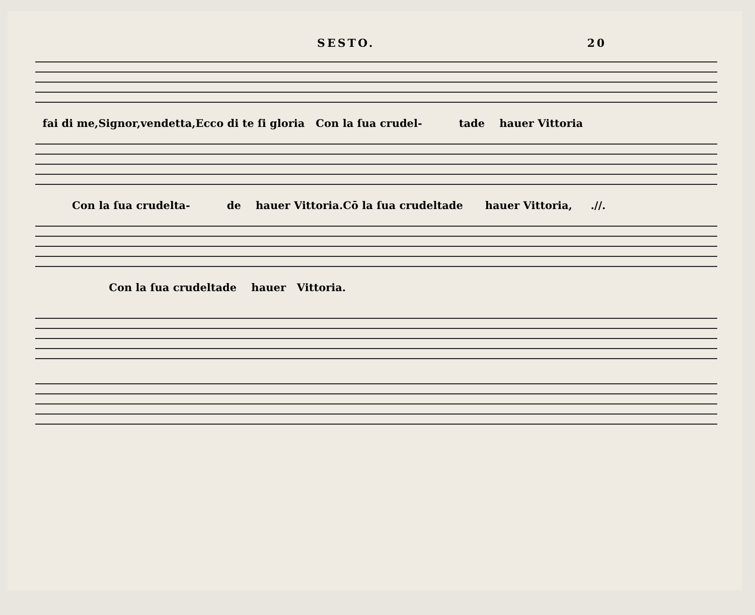SESTO. 20
fai di me,Signor,vendetta,Ecco di te ſi gloria Con la ſua crudel- tade hauer Vittoria
Con la ſua crudelta- de hauer Vittoria.Cō la ſua crudeltade hauer Vittoria, .//.
Con la ſua crudeltade hauer Vittoria.